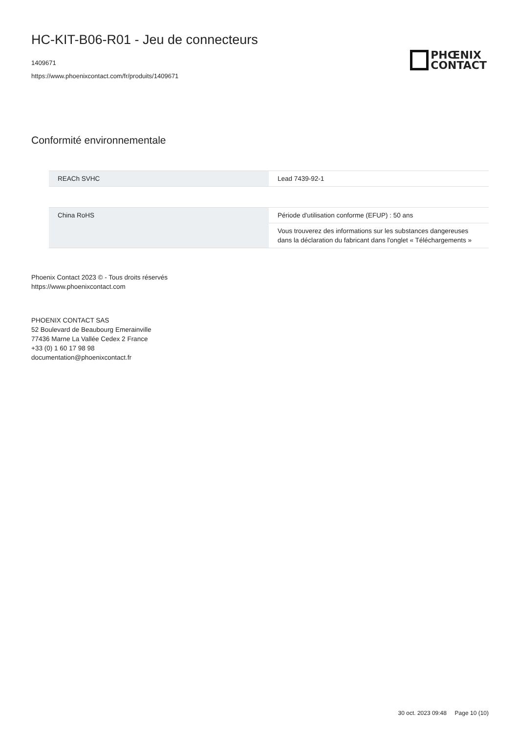HC-KIT-B06-R01 - Jeu de connecteurs
1409671
https://www.phoenixcontact.com/fr/produits/1409671
PHŒNIX
CONTACT
Conformité environnementale
| REACh SVHC | Lead 7439-92-1 |
| China RoHS | Période d'utilisation conforme (EFUP) : 50 ans |
| | Vous trouverez des informations sur les substances dangereuses dans la déclaration du fabricant dans l'onglet « Téléchargements » |
Phoenix Contact 2023 © - Tous droits réservés
https://www.phoenixcontact.com
PHOENIX CONTACT SAS
52 Boulevard de Beaubourg Emerainville
77436 Marne La Vallée Cedex 2 France
+33 (0) 1 60 17 98 98
documentation@phoenixcontact.fr
30 oct. 2023 09:48 Page 10 (10)